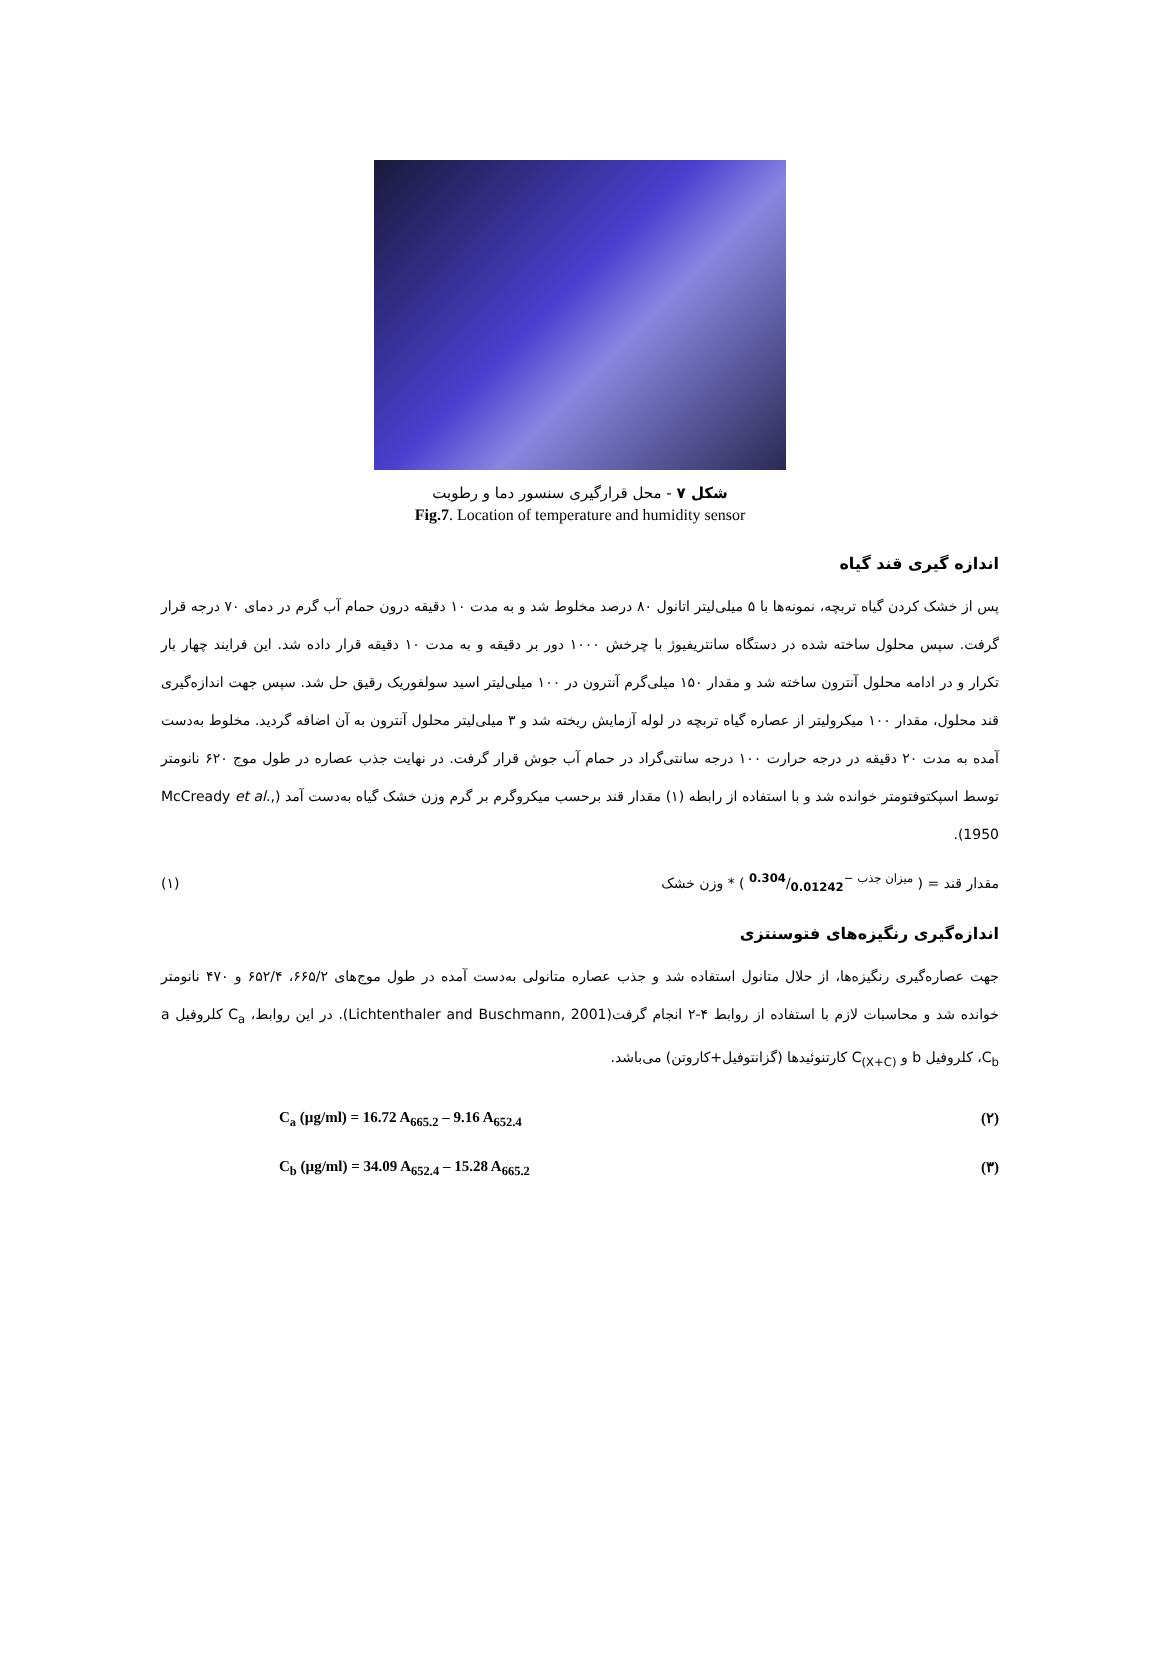شکل ۷ - محل قرارگیری سنسور دما و رطوبت
Fig.7. Location of temperature and humidity sensor
اندازه گیری قند گیاه
پس از خشک کردن گیاه تربچه، نمونه‌ها با ۵ میلی‌لیتر اتانول ۸۰ درصد مخلوط شد و به مدت ۱۰ دقیقه درون حمام آب گرم در دمای ۷۰ درجه قرار گرفت. سپس محلول ساخته شده در دستگاه سانتریفیوژ با چرخش ۱۰۰۰ دور بر دقیقه و به مدت ۱۰ دقیقه قرار داده شد. این فرایند چهار بار تکرار و در ادامه محلول آنترون ساخته شد و مقدار ۱۵۰ میلی‌گرم آنترون در ۱۰۰ میلی‌لیتر اسید سولفوریک رقیق حل شد. سپس جهت اندازه‌گیری قند محلول، مقدار ۱۰۰ میکرولیتر از عصاره گیاه تربچه در لوله آزمایش ریخته شد و ۳ میلی‌لیتر محلول آنترون به آن اضافه گردید. مخلوط به‌دست آمده به مدت ۲۰ دقیقه در درجه حرارت ۱۰۰ درجه سانتی‌گراد در حمام آب جوش قرار گرفت. در نهایت جذب عصاره در طول موج ۶۲۰ نانومتر توسط اسپکتوفتومتر خوانده شد و با استفاده از رابطه (۱) مقدار قند برحسب میکروگرم بر گرم وزن خشک گیاه به‌دست آمد (McCready et al., 1950).
مقدار قند = ( میزان جذب −0.304/0.01242 ) * وزن خشک (۱)
اندازه‌گیری رنگیزه‌های فتوسنتزی
جهت عصاره‌گیری رنگیزه‌ها، از حلال متانول استفاده شد و جذب عصاره متانولی به‌دست آمده در طول موج‌های ۶۶۵/۲، ۶۵۲/۴ و ۴۷۰ نانومتر خوانده شد و محاسبات لازم با استفاده از روابط ۴-۲ انجام گرفت(Lichtenthaler and Buschmann, 2001). در این روابط، C<sub>a</sub> کلروفیل a ،C<sub>b</sub> کلروفیل b و C<sub>(X+C)</sub> کارتنوئیدها (گزانتوفیل+کاروتن) می‌باشد.
C<sub>a</sub> (µg/ml) = 16.72 A<sub>665.2</sub> – 9.16 A<sub>652.4</sub> (۲)
C<sub>b</sub> (µg/ml) = 34.09 A<sub>652.4</sub> – 15.28 A<sub>665.2</sub> (۳)